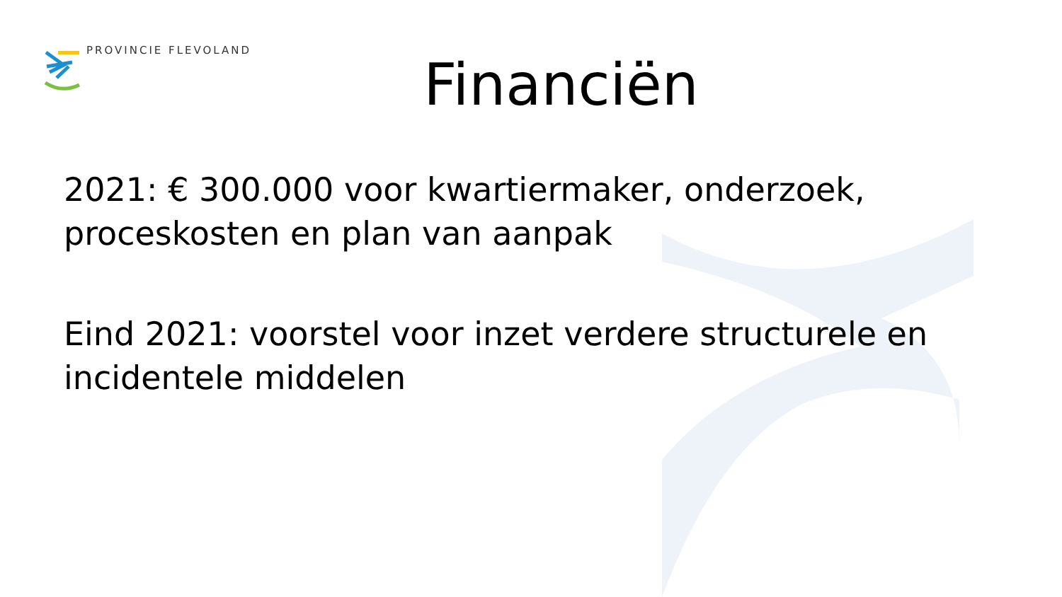PROVINCIE FLEVOLAND
Financiën
2021: € 300.000 voor kwartiermaker, onderzoek, proceskosten en plan van aanpak
Eind 2021: voorstel voor inzet verdere structurele en incidentele middelen